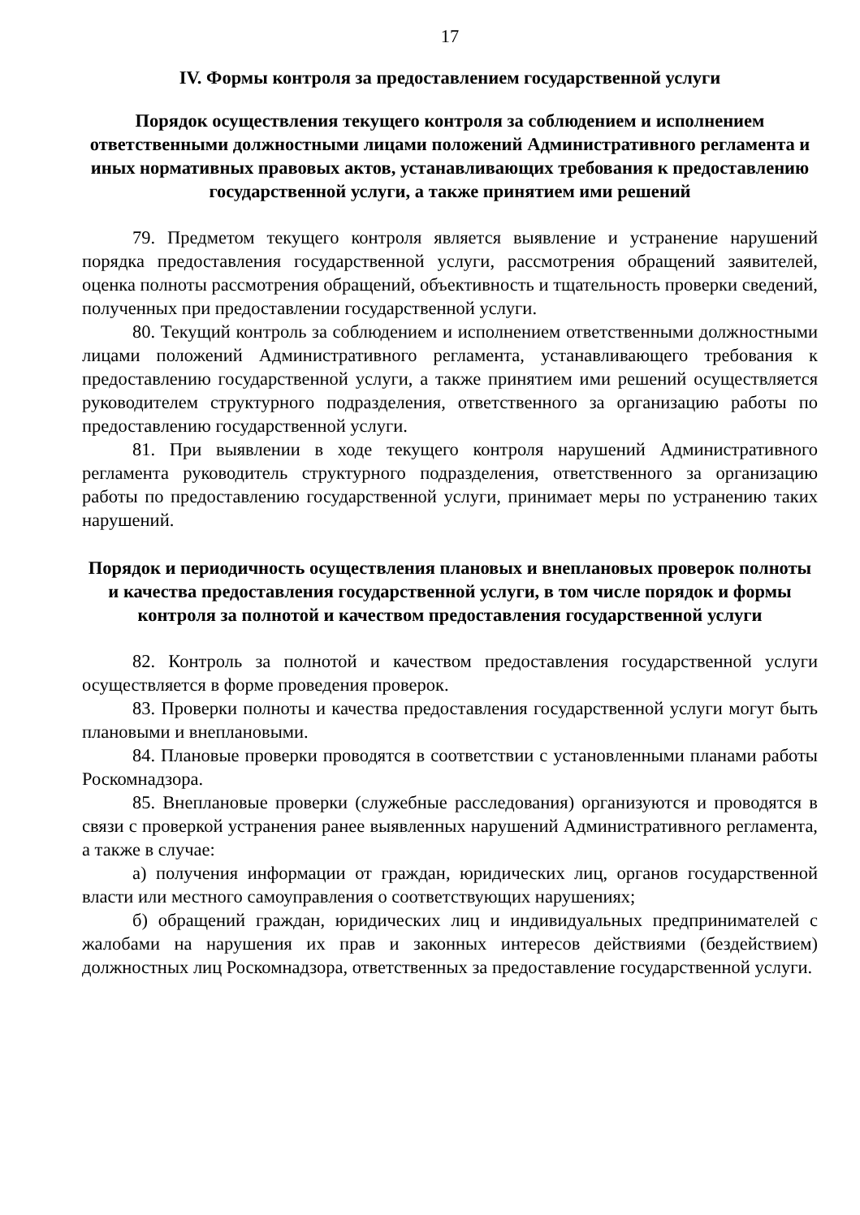17
IV. Формы контроля за предоставлением государственной услуги
Порядок осуществления текущего контроля за соблюдением и исполнением ответственными должностными лицами положений Административного регламента и иных нормативных правовых актов, устанавливающих требования к предоставлению государственной услуги, а также принятием ими решений
79. Предметом текущего контроля является выявление и устранение нарушений порядка предоставления государственной услуги, рассмотрения обращений заявителей, оценка полноты рассмотрения обращений, объективность и тщательность проверки сведений, полученных при предоставлении государственной услуги.
80. Текущий контроль за соблюдением и исполнением ответственными должностными лицами положений Административного регламента, устанавливающего требования к предоставлению государственной услуги, а также принятием ими решений осуществляется руководителем структурного подразделения, ответственного за организацию работы по предоставлению государственной услуги.
81. При выявлении в ходе текущего контроля нарушений Административного регламента руководитель структурного подразделения, ответственного за организацию работы по предоставлению государственной услуги, принимает меры по устранению таких нарушений.
Порядок и периодичность осуществления плановых и внеплановых проверок полноты и качества предоставления государственной услуги, в том числе порядок и формы контроля за полнотой и качеством предоставления государственной услуги
82. Контроль за полнотой и качеством предоставления государственной услуги осуществляется в форме проведения проверок.
83. Проверки полноты и качества предоставления государственной услуги могут быть плановыми и внеплановыми.
84. Плановые проверки проводятся в соответствии с установленными планами работы Роскомнадзора.
85. Внеплановые проверки (служебные расследования) организуются и проводятся в связи с проверкой устранения ранее выявленных нарушений Административного регламента, а также в случае:
а) получения информации от граждан, юридических лиц, органов государственной власти или местного самоуправления о соответствующих нарушениях;
б) обращений граждан, юридических лиц и индивидуальных предпринимателей с жалобами на нарушения их прав и законных интересов действиями (бездействием) должностных лиц Роскомнадзора, ответственных за предоставление государственной услуги.